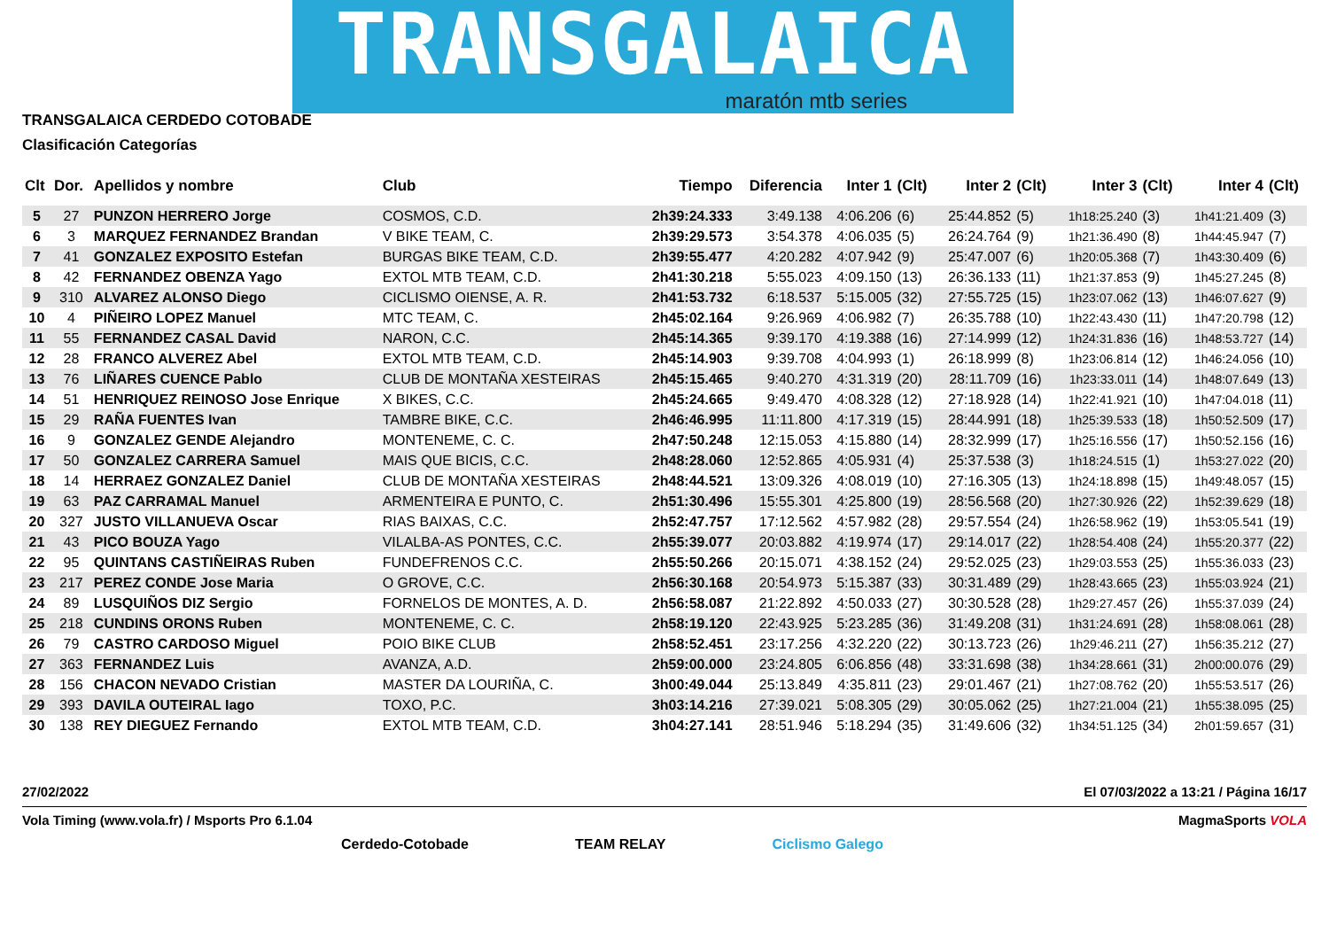TRANSGALAICA
maratón mtb series
TRANSGALAICA CERDEDO COTOBADE
Clasificación Categorías
| Clt | Dor. | Apellidos y nombre | Club | Tiempo | Diferencia | Inter 1 | (Clt) | Inter 2 | (Clt) | Inter 3 | (Clt) | Inter 4 | (Clt) |
| --- | --- | --- | --- | --- | --- | --- | --- | --- | --- | --- | --- | --- | --- |
| 5 | 27 | PUNZON HERRERO Jorge | COSMOS, C.D. | 2h39:24.333 | 3:49.138 | 4:06.206 | (6) | 25:44.852 | (5) | 1h18:25.240 | (3) | 1h41:21.409 | (3) |
| 6 | 3 | MARQUEZ FERNANDEZ Brandan | V BIKE TEAM, C. | 2h39:29.573 | 3:54.378 | 4:06.035 | (5) | 26:24.764 | (9) | 1h21:36.490 | (8) | 1h44:45.947 | (7) |
| 7 | 41 | GONZALEZ EXPOSITO Estefan | BURGAS BIKE TEAM, C.D. | 2h39:55.477 | 4:20.282 | 4:07.942 | (9) | 25:47.007 | (6) | 1h20:05.368 | (7) | 1h43:30.409 | (6) |
| 8 | 42 | FERNANDEZ OBENZA Yago | EXTOL MTB TEAM, C.D. | 2h41:30.218 | 5:55.023 | 4:09.150 | (13) | 26:36.133 | (11) | 1h21:37.853 | (9) | 1h45:27.245 | (8) |
| 9 | 310 | ALVAREZ ALONSO Diego | CICLISMO OIENSE, A. R. | 2h41:53.732 | 6:18.537 | 5:15.005 | (32) | 27:55.725 | (15) | 1h23:07.062 | (13) | 1h46:07.627 | (9) |
| 10 | 4 | PIÑEIRO LOPEZ Manuel | MTC TEAM, C. | 2h45:02.164 | 9:26.969 | 4:06.982 | (7) | 26:35.788 | (10) | 1h22:43.430 | (11) | 1h47:20.798 | (12) |
| 11 | 55 | FERNANDEZ CASAL David | NARON, C.C. | 2h45:14.365 | 9:39.170 | 4:19.388 | (16) | 27:14.999 | (12) | 1h24:31.836 | (16) | 1h48:53.727 | (14) |
| 12 | 28 | FRANCO ALVEREZ Abel | EXTOL MTB TEAM, C.D. | 2h45:14.903 | 9:39.708 | 4:04.993 | (1) | 26:18.999 | (8) | 1h23:06.814 | (12) | 1h46:24.056 | (10) |
| 13 | 76 | LIÑARES CUENCE Pablo | CLUB DE MONTAÑA XESTEIRAS | 2h45:15.465 | 9:40.270 | 4:31.319 | (20) | 28:11.709 | (16) | 1h23:33.011 | (14) | 1h48:07.649 | (13) |
| 14 | 51 | HENRIQUEZ REINOSO Jose Enrique | X BIKES, C.C. | 2h45:24.665 | 9:49.470 | 4:08.328 | (12) | 27:18.928 | (14) | 1h22:41.921 | (10) | 1h47:04.018 | (11) |
| 15 | 29 | RAÑA FUENTES Ivan | TAMBRE BIKE, C.C. | 2h46:46.995 | 11:11.800 | 4:17.319 | (15) | 28:44.991 | (18) | 1h25:39.533 | (18) | 1h50:52.509 | (17) |
| 16 | 9 | GONZALEZ GENDE Alejandro | MONTENEME, C. C. | 2h47:50.248 | 12:15.053 | 4:15.880 | (14) | 28:32.999 | (17) | 1h25:16.556 | (17) | 1h50:52.156 | (16) |
| 17 | 50 | GONZALEZ CARRERA Samuel | MAIS QUE BICIS, C.C. | 2h48:28.060 | 12:52.865 | 4:05.931 | (4) | 25:37.538 | (3) | 1h18:24.515 | (1) | 1h53:27.022 | (20) |
| 18 | 14 | HERRAEZ GONZALEZ Daniel | CLUB DE MONTAÑA XESTEIRAS | 2h48:44.521 | 13:09.326 | 4:08.019 | (10) | 27:16.305 | (13) | 1h24:18.898 | (15) | 1h49:48.057 | (15) |
| 19 | 63 | PAZ CARRAMAL Manuel | ARMENTEIRA E PUNTO, C. | 2h51:30.496 | 15:55.301 | 4:25.800 | (19) | 28:56.568 | (20) | 1h27:30.926 | (22) | 1h52:39.629 | (18) |
| 20 | 327 | JUSTO VILLANUEVA Oscar | RIAS BAIXAS, C.C. | 2h52:47.757 | 17:12.562 | 4:57.982 | (28) | 29:57.554 | (24) | 1h26:58.962 | (19) | 1h53:05.541 | (19) |
| 21 | 43 | PICO BOUZA Yago | VILALBA-AS PONTES, C.C. | 2h55:39.077 | 20:03.882 | 4:19.974 | (17) | 29:14.017 | (22) | 1h28:54.408 | (24) | 1h55:20.377 | (22) |
| 22 | 95 | QUINTANS CASTIÑEIRAS Ruben | FUNDEFRENOS C.C. | 2h55:50.266 | 20:15.071 | 4:38.152 | (24) | 29:52.025 | (23) | 1h29:03.553 | (25) | 1h55:36.033 | (23) |
| 23 | 217 | PEREZ CONDE Jose Maria | O GROVE, C.C. | 2h56:30.168 | 20:54.973 | 5:15.387 | (33) | 30:31.489 | (29) | 1h28:43.665 | (23) | 1h55:03.924 | (21) |
| 24 | 89 | LUSQUIÑOS DIZ Sergio | FORNELOS DE MONTES, A. D. | 2h56:58.087 | 21:22.892 | 4:50.033 | (27) | 30:30.528 | (28) | 1h29:27.457 | (26) | 1h55:37.039 | (24) |
| 25 | 218 | CUNDINS ORONS Ruben | MONTENEME, C. C. | 2h58:19.120 | 22:43.925 | 5:23.285 | (36) | 31:49.208 | (31) | 1h31:24.691 | (28) | 1h58:08.061 | (28) |
| 26 | 79 | CASTRO CARDOSO Miguel | POIO BIKE CLUB | 2h58:52.451 | 23:17.256 | 4:32.220 | (22) | 30:13.723 | (26) | 1h29:46.211 | (27) | 1h56:35.212 | (27) |
| 27 | 363 | FERNANDEZ Luis | AVANZA, A.D. | 2h59:00.000 | 23:24.805 | 6:06.856 | (48) | 33:31.698 | (38) | 1h34:28.661 | (31) | 2h00:00.076 | (29) |
| 28 | 156 | CHACON NEVADO Cristian | MASTER DA LOURIÑA, C. | 3h00:49.044 | 25:13.849 | 4:35.811 | (23) | 29:01.467 | (21) | 1h27:08.762 | (20) | 1h55:53.517 | (26) |
| 29 | 393 | DAVILA OUTEIRAL Iago | TOXO, P.C. | 3h03:14.216 | 27:39.021 | 5:08.305 | (29) | 30:05.062 | (25) | 1h27:21.004 | (21) | 1h55:38.095 | (25) |
| 30 | 138 | REY DIEGUEZ Fernando | EXTOL MTB TEAM, C.D. | 3h04:27.141 | 28:51.946 | 5:18.294 | (35) | 31:49.606 | (32) | 1h34:51.125 | (34) | 2h01:59.657 | (31) |
27/02/2022 El 07/03/2022 a 13:21 / Página 16/17
Vola Timing (www.vola.fr) / Msports Pro 6.1.04 MagmaSports VOLA
Cerdedo-Cotobade TEAM RELAY Ciclismo Galego